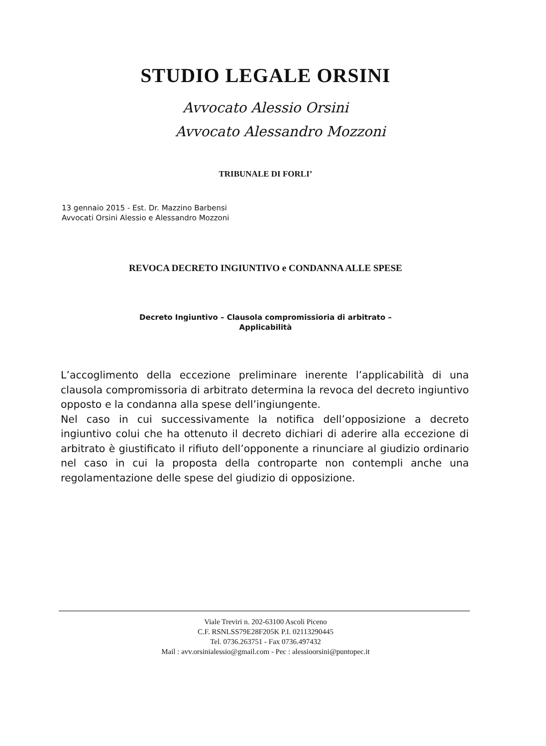STUDIO LEGALE ORSINI
Avvocato Alessio Orsini
Avvocato Alessandro Mozzoni
TRIBUNALE DI FORLI’
13 gennaio 2015 - Est. Dr. Mazzino Barbensi
Avvocati Orsini Alessio e Alessandro Mozzoni
REVOCA DECRETO INGIUNTIVO e CONDANNA ALLE SPESE
Decreto Ingiuntivo – Clausola compromissioria di arbitrato –
Applicabilità
L’accoglimento della eccezione preliminare inerente l’applicabilità di una clausola compromissoria di arbitrato determina la revoca del decreto ingiuntivo opposto e la condanna alla spese dell’ingiungente.
Nel caso in cui successivamente la notifica dell’opposizione a decreto ingiuntivo colui che ha ottenuto il decreto dichiari di aderire alla eccezione di arbitrato è giustificato il rifiuto dell’opponente a rinunciare al giudizio ordinario nel caso in cui la proposta della controparte non contempli anche una regolamentazione delle spese del giudizio di opposizione.
Viale Treviri n. 202-63100 Ascoli Piceno
C.F. RSNLSS79E28F205K P.I. 02113290445
Tel. 0736.263751 - Fax 0736.497432
Mail : avv.orsinialessio@gmail.com - Pec : alessioorsini@puntopec.it